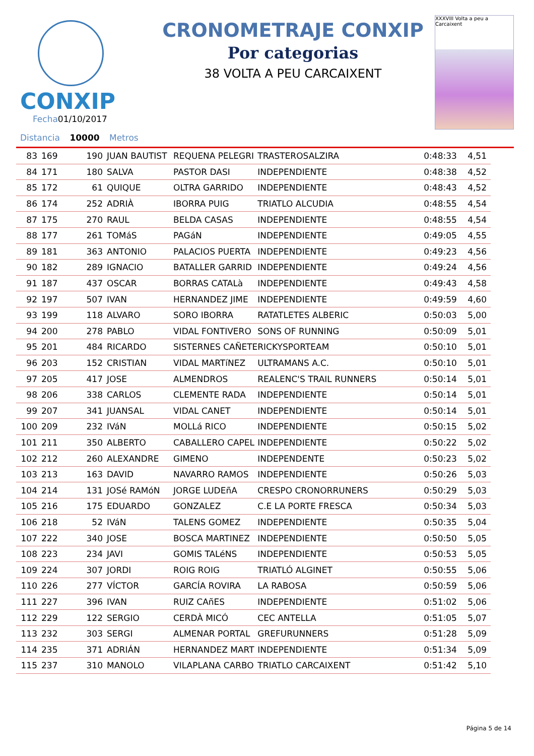CONXIP
Fecha01/10/2017
CRONOMETRAJE CONXIP
Por categorias
38 VOLTA A PEU CARCAIXENT
XXXVIII Volta a peu a Carcaixent
Distancia 10000 Metros
| 83 | 169 | 190 | JUAN BAUTIST | REQUENA PELEGRI | TRASTEROSALZIRA | 0:48:33 | 4,51 |
| 84 | 171 | 180 | SALVA | PASTOR DASI | INDEPENDIENTE | 0:48:38 | 4,52 |
| 85 | 172 | 61 | QUIQUE | OLTRA GARRIDO | INDEPENDIENTE | 0:48:43 | 4,52 |
| 86 | 174 | 252 | ADRIÀ | IBORRA PUIG | TRIATLO ALCUDIA | 0:48:55 | 4,54 |
| 87 | 175 | 270 | RAUL | BELDA CASAS | INDEPENDIENTE | 0:48:55 | 4,54 |
| 88 | 177 | 261 | TOMáS | PAGáN | INDEPENDIENTE | 0:49:05 | 4,55 |
| 89 | 181 | 363 | ANTONIO | PALACIOS PUERTA | INDEPENDIENTE | 0:49:23 | 4,56 |
| 90 | 182 | 289 | IGNACIO | BATALLER GARRID | INDEPENDIENTE | 0:49:24 | 4,56 |
| 91 | 187 | 437 | OSCAR | BORRAS CATALà | INDEPENDIENTE | 0:49:43 | 4,58 |
| 92 | 197 | 507 | IVAN | HERNANDEZ JIME | INDEPENDIENTE | 0:49:59 | 4,60 |
| 93 | 199 | 118 | ALVARO | SORO IBORRA | RATATLETES ALBERIC | 0:50:03 | 5,00 |
| 94 | 200 | 278 | PABLO | VIDAL FONTIVERO | SONS OF RUNNING | 0:50:09 | 5,01 |
| 95 | 201 | 484 | RICARDO | SISTERNES CAÑETE | RICKYSPORTEAM | 0:50:10 | 5,01 |
| 96 | 203 | 152 | CRISTIAN | VIDAL MARTíNEZ | ULTRAMANS A.C. | 0:50:10 | 5,01 |
| 97 | 205 | 417 | JOSE | ALMENDROS | REALENC'S TRAIL RUNNERS | 0:50:14 | 5,01 |
| 98 | 206 | 338 | CARLOS | CLEMENTE RADA | INDEPENDIENTE | 0:50:14 | 5,01 |
| 99 | 207 | 341 | JUANSAL | VIDAL CANET | INDEPENDIENTE | 0:50:14 | 5,01 |
| 100 | 209 | 232 | IVáN | MOLLá RICO | INDEPENDIENTE | 0:50:15 | 5,02 |
| 101 | 211 | 350 | ALBERTO | CABALLERO CAPEL | INDEPENDIENTE | 0:50:22 | 5,02 |
| 102 | 212 | 260 | ALEXANDRE | GIMENO | INDEPENDENTE | 0:50:23 | 5,02 |
| 103 | 213 | 163 | DAVID | NAVARRO RAMOS | INDEPENDIENTE | 0:50:26 | 5,03 |
| 104 | 214 | 131 | JOSé RAMóN | JORGE LUDEñA | CRESPO CRONORRUNERS | 0:50:29 | 5,03 |
| 105 | 216 | 175 | EDUARDO | GONZALEZ | C.E LA PORTE FRESCA | 0:50:34 | 5,03 |
| 106 | 218 | 52 | IVáN | TALENS GOMEZ | INDEPENDIENTE | 0:50:35 | 5,04 |
| 107 | 222 | 340 | JOSE | BOSCA MARTINEZ | INDEPENDIENTE | 0:50:50 | 5,05 |
| 108 | 223 | 234 | JAVI | GOMIS TALéNS | INDEPENDIENTE | 0:50:53 | 5,05 |
| 109 | 224 | 307 | JORDI | ROIG ROIG | TRIATLÓ ALGINET | 0:50:55 | 5,06 |
| 110 | 226 | 277 | VÍCTOR | GARCÍA ROVIRA | LA RABOSA | 0:50:59 | 5,06 |
| 111 | 227 | 396 | IVAN | RUIZ CAñES | INDEPENDIENTE | 0:51:02 | 5,06 |
| 112 | 229 | 122 | SERGIO | CERDÀ MICÓ | CEC ANTELLA | 0:51:05 | 5,07 |
| 113 | 232 | 303 | SERGI | ALMENAR PORTAL | GREFURUNNERS | 0:51:28 | 5,09 |
| 114 | 235 | 371 | ADRIÁN | HERNANDEZ MART | INDEPENDIENTE | 0:51:34 | 5,09 |
| 115 | 237 | 310 | MANOLO | VILAPLANA CARBO | TRIATLO CARCAIXENT | 0:51:42 | 5,10 |
Página 5 de 14